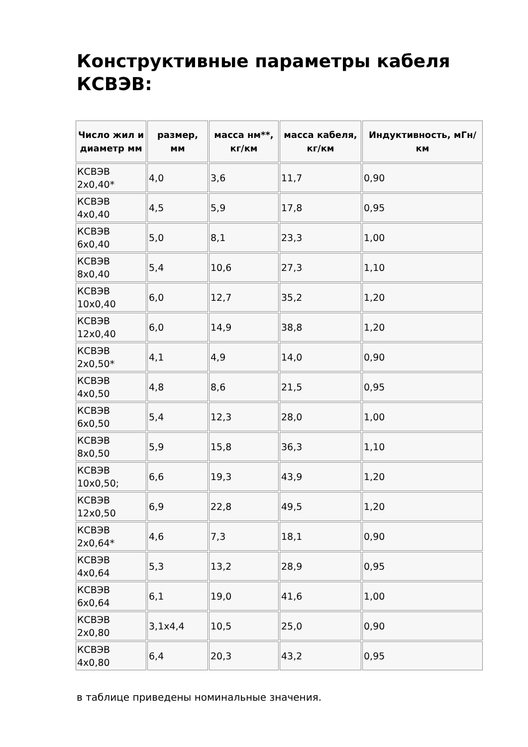Конструктивные параметры кабеля КСВЭВ:
| Число жил и диаметр мм | размер, мм | масса нм**, кг/км | масса кабеля, кг/км | Индуктивность, мГн/км |
| --- | --- | --- | --- | --- |
| КСВЭВ 2х0,40* | 4,0 | 3,6 | 11,7 | 0,90 |
| КСВЭВ 4х0,40 | 4,5 | 5,9 | 17,8 | 0,95 |
| КСВЭВ 6х0,40 | 5,0 | 8,1 | 23,3 | 1,00 |
| КСВЭВ 8х0,40 | 5,4 | 10,6 | 27,3 | 1,10 |
| КСВЭВ 10х0,40 | 6,0 | 12,7 | 35,2 | 1,20 |
| КСВЭВ 12х0,40 | 6,0 | 14,9 | 38,8 | 1,20 |
| КСВЭВ 2х0,50* | 4,1 | 4,9 | 14,0 | 0,90 |
| КСВЭВ 4х0,50 | 4,8 | 8,6 | 21,5 | 0,95 |
| КСВЭВ 6х0,50 | 5,4 | 12,3 | 28,0 | 1,00 |
| КСВЭВ 8х0,50 | 5,9 | 15,8 | 36,3 | 1,10 |
| КСВЭВ 10х0,50; | 6,6 | 19,3 | 43,9 | 1,20 |
| КСВЭВ 12х0,50 | 6,9 | 22,8 | 49,5 | 1,20 |
| КСВЭВ 2х0,64* | 4,6 | 7,3 | 18,1 | 0,90 |
| КСВЭВ 4х0,64 | 5,3 | 13,2 | 28,9 | 0,95 |
| КСВЭВ 6х0,64 | 6,1 | 19,0 | 41,6 | 1,00 |
| КСВЭВ 2х0,80 | 3,1х4,4 | 10,5 | 25,0 | 0,90 |
| КСВЭВ 4х0,80 | 6,4 | 20,3 | 43,2 | 0,95 |
в таблице приведены номинальные значения.